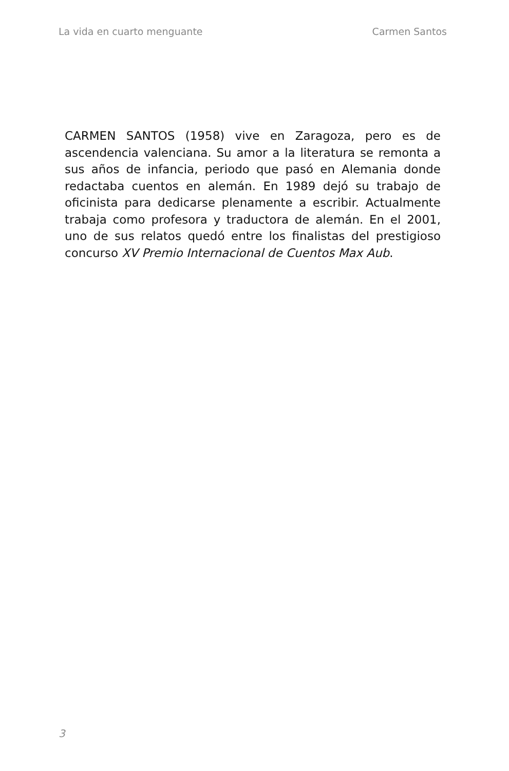La vida en cuarto menguante Carmen Santos
CARMEN SANTOS (1958) vive en Zaragoza, pero es de ascendencia valenciana. Su amor a la literatura se remonta a sus años de infancia, periodo que pasó en Alemania donde redactaba cuentos en alemán. En 1989 dejó su trabajo de oficinista para dedicarse plenamente a escribir. Actualmente trabaja como profesora y traductora de alemán. En el 2001, uno de sus relatos quedó entre los finalistas del prestigioso concurso XV Premio Internacional de Cuentos Max Aub.
3